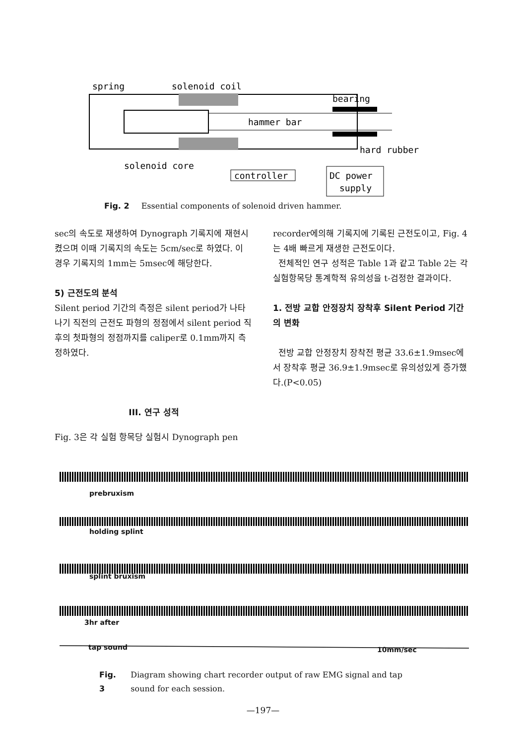spring
solenoid coil
bearing
hard rubber
solenoid core
hammer bar
controller
DC power
supply
Fig. 2 Essential components of solenoid driven hammer.
sec의 속도로 재생하여 Dynograph 기록지에 재현시켰으며 이때 기록지의 속도는 5cm/sec로 하였다. 이 경우 기록지의 1mm는 5msec에 해당한다.
5) 근전도의 분석
Silent period 기간의 측정은 silent period가 나타나기 직전의 근전도 파형의 정점에서 silent period 직후의 첫파형의 정점까지를 caliper로 0.1mm까지 측정하였다.
III. 연구 성적
Fig. 3은 각 실험 항목당 실험시 Dynograph pen
recorder에의해 기록지에 기록된 근전도이고, Fig. 4는 4배 빠르게 재생한 근전도이다.
전체적인 연구 성적은 Table 1과 같고 Table 2는 각 실험항목당 통계학적 유의성을 t-검정한 결과이다.
1. 전방 교합 안정장치 장착후 Silent Period 기간의 변화
전방 교합 안정장치 장착전 평균 33.6±1.9msec에서 장착후 평균 36.9±1.9msec로 유의성있게 증가했다.(P<0.05)
prebruxism
holding splint
splint bruxism
3hr after
tap sound 10mm/sec
Fig. 3 Diagram showing chart recorder output of raw EMG signal and tap sound for each session.
—197—